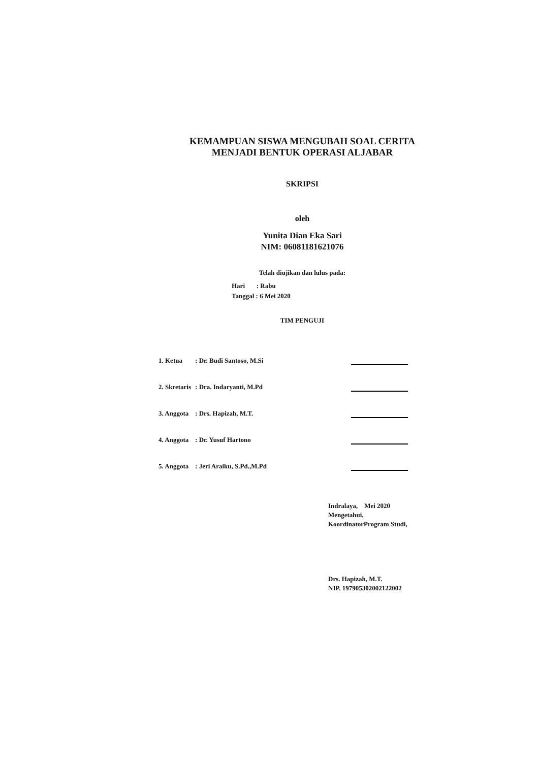KEMAMPUAN SISWA MENGUBAH SOAL CERITA
MENJADI BENTUK OPERASI ALJABAR
SKRIPSI
oleh
Yunita Dian Eka Sari
NIM: 06081181621076
Telah diujikan dan lulus pada:
Hari : Rabu
Tanggal : 6 Mei 2020
TIM PENGUJI
| 1. Ketua | : Dr. Budi Santoso, M.Si | | |
| 2. Skretaris | : Dra. Indaryanti, M.Pd | | |
| 3. Anggota | : Drs. Hapizah, M.T. | | |
| 4. Anggota | : Dr. Yusuf Hartono | | |
| 5. Anggota | : Jeri Araiku, S.Pd.,M.Pd | | |
Indralaya, Mei 2020
Mengetahui,
KoordinatorProgram Studi,
Drs. Hapizah, M.T.
NIP. 197905302002122002